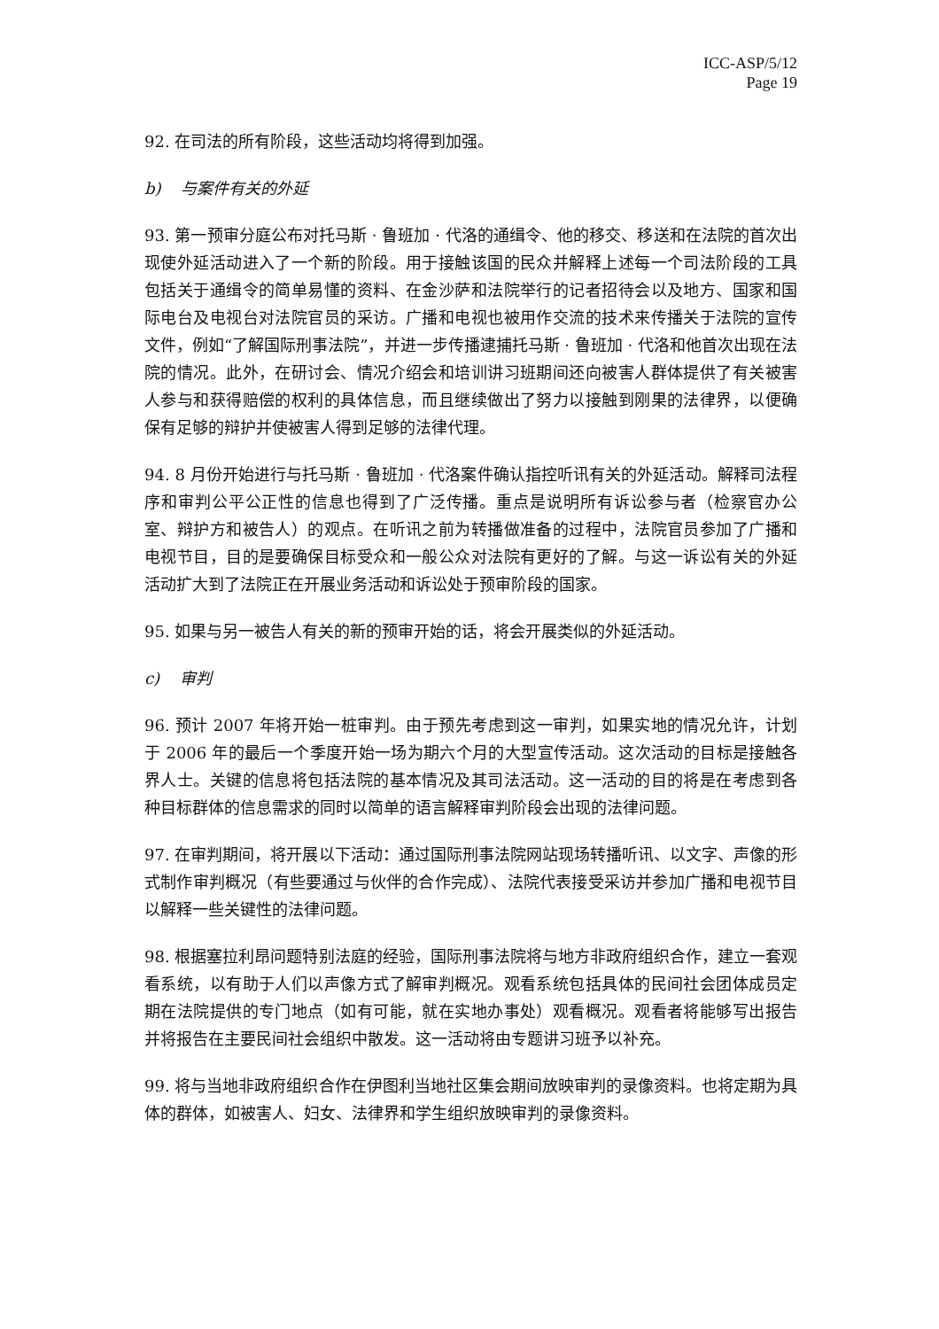ICC-ASP/5/12
Page 19
92. 在司法的所有阶段，这些活动均将得到加强。
b) 与案件有关的外延
93. 第一预审分庭公布对托马斯 · 鲁班加 · 代洛的通缉令、他的移交、移送和在法院的首次出现使外延活动进入了一个新的阶段。用于接触该国的民众并解释上述每一个司法阶段的工具包括关于通缉令的简单易懂的资料、在金沙萨和法院举行的记者招待会以及地方、国家和国际电台及电视台对法院官员的采访。广播和电视也被用作交流的技术来传播关于法院的宣传文件，例如“了解国际刑事法院”，并进一步传播逮捕托马斯 · 鲁班加 · 代洛和他首次出现在法院的情况。此外，在研讨会、情况介绍会和培训讲习班期间还向被害人群体提供了有关被害人参与和获得赔偿的权利的具体信息，而且继续做出了努力以接触到刚果的法律界，以便确保有足够的辩护并使被害人得到足够的法律代理。
94. 8 月份开始进行与托马斯 · 鲁班加 · 代洛案件确认指控听讯有关的外延活动。解释司法程序和审判公平公正性的信息也得到了广泛传播。重点是说明所有诉讼参与者（检察官办公室、辩护方和被告人）的观点。在听讯之前为转播做准备的过程中，法院官员参加了广播和电视节目，目的是要确保目标受众和一般公众对法院有更好的了解。与这一诉讼有关的外延活动扩大到了法院正在开展业务活动和诉讼处于预审阶段的国家。
95. 如果与另一被告人有关的新的预审开始的话，将会开展类似的外延活动。
c) 审判
96. 预计 2007 年将开始一桩审判。由于预先考虑到这一审判，如果实地的情况允许，计划于 2006 年的最后一个季度开始一场为期六个月的大型宣传活动。这次活动的目标是接触各界人士。关键的信息将包括法院的基本情况及其司法活动。这一活动的目的将是在考虑到各种目标群体的信息需求的同时以简单的语言解释审判阶段会出现的法律问题。
97. 在审判期间，将开展以下活动：通过国际刑事法院网站现场转播听讯、以文字、声像的形式制作审判概况（有些要通过与伙伴的合作完成）、法院代表接受采访并参加广播和电视节目以解释一些关键性的法律问题。
98. 根据塞拉利昂问题特别法庭的经验，国际刑事法院将与地方非政府组织合作，建立一套观看系统，以有助于人们以声像方式了解审判概况。观看系统包括具体的民间社会团体成员定期在法院提供的专门地点（如有可能，就在实地办事处）观看概况。观看者将能够写出报告并将报告在主要民间社会组织中散发。这一活动将由专题讲习班予以补充。
99. 将与当地非政府组织合作在伊图利当地社区集会期间放映审判的录像资料。也将定期为具体的群体，如被害人、妇女、法律界和学生组织放映审判的录像资料。